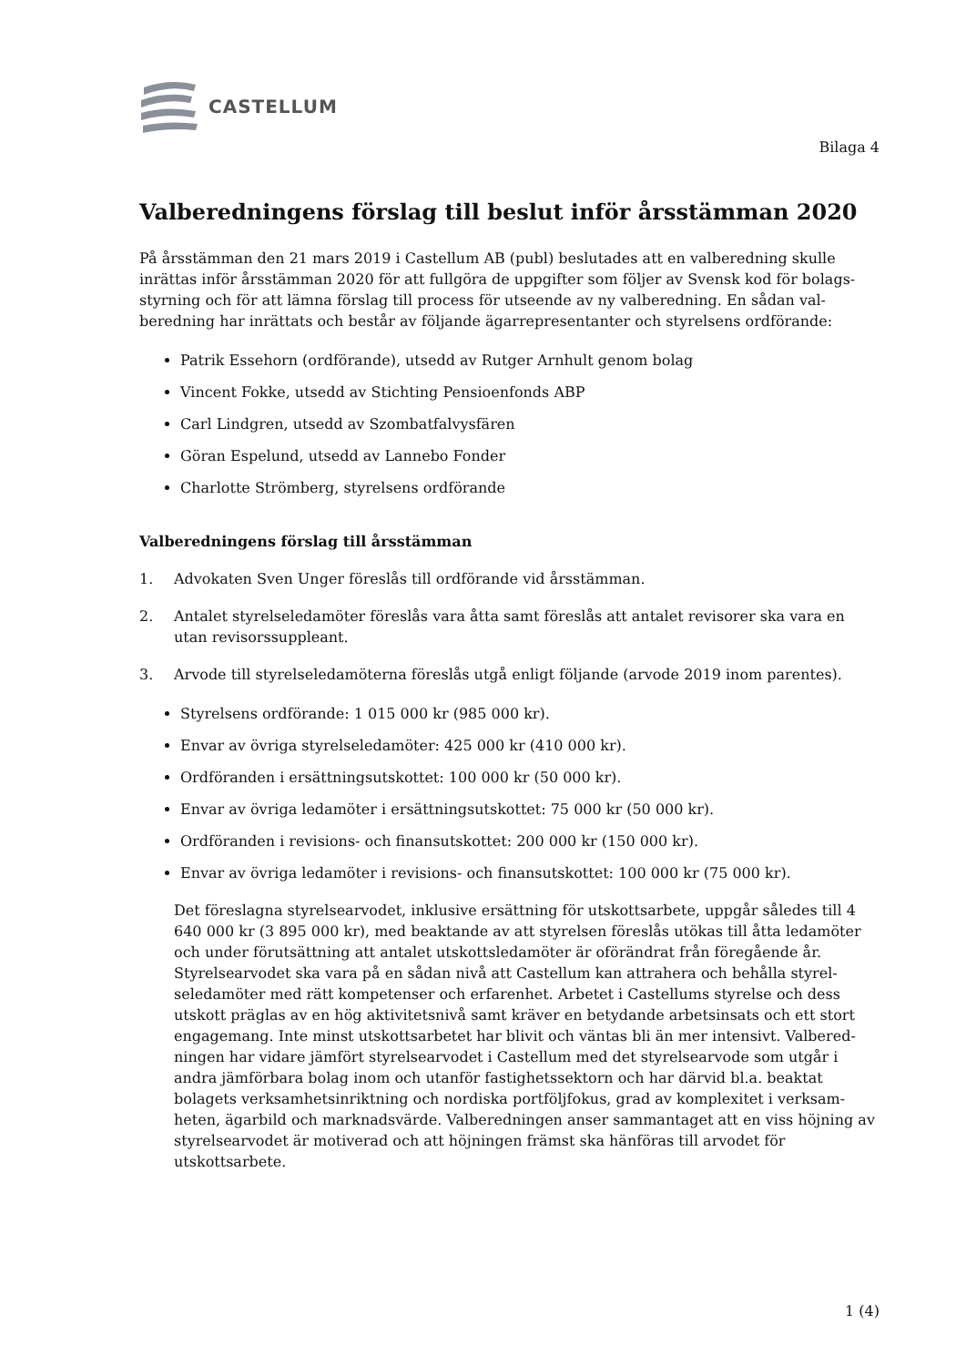CASTELLUM
Bilaga 4
Valberedningens förslag till beslut inför årsstämman 2020
På årsstämman den 21 mars 2019 i Castellum AB (publ) beslutades att en valberedning skulle inrättas inför årsstämman 2020 för att fullgöra de uppgifter som följer av Svensk kod för bolags­styrning och för att lämna förslag till process för utseende av ny valberedning. En sådan val­beredning har inrättats och består av följande ägarrepresentanter och styrelsens ordförande:
Patrik Essehorn (ordförande), utsedd av Rutger Arnhult genom bolag
Vincent Fokke, utsedd av Stichting Pensioenfonds ABP
Carl Lindgren, utsedd av Szombatfalvysfären
Göran Espelund, utsedd av Lannebo Fonder
Charlotte Strömberg, styrelsens ordförande
Valberedningens förslag till årsstämman
1. Advokaten Sven Unger föreslås till ordförande vid årsstämman.
2. Antalet styrelseledamöter föreslås vara åtta samt föreslås att antalet revisorer ska vara en utan revisorssuppleant.
3. Arvode till styrelseledamöterna föreslås utgå enligt följande (arvode 2019 inom parentes).
Styrelsens ordförande: 1 015 000 kr (985 000 kr).
Envar av övriga styrelseledamöter: 425 000 kr (410 000 kr).
Ordföranden i ersättningsutskottet: 100 000 kr (50 000 kr).
Envar av övriga ledamöter i ersättningsutskottet: 75 000 kr (50 000 kr).
Ordföranden i revisions- och finansutskottet: 200 000 kr (150 000 kr).
Envar av övriga ledamöter i revisions- och finansutskottet: 100 000 kr (75 000 kr).
Det föreslagna styrelsearvodet, inklusive ersättning för utskottsarbete, uppgår således till 4 640 000 kr (3 895 000 kr), med beaktande av att styrelsen föreslås utökas till åtta leda­möter och under förutsättning att antalet utskottsledamöter är oförändrat från föregående år. Styrelsearvodet ska vara på en sådan nivå att Castellum kan attrahera och behålla styrel­seledamöter med rätt kompetenser och erfarenhet. Arbetet i Castellums styrelse och dess utskott präglas av en hög aktivitetsnivå samt kräver en betydande arbetsinsats och ett stort engagemang. Inte minst utskottsarbetet har blivit och väntas bli än mer intensivt. Valbered­ningen har vidare jämfört styrelsearvodet i Castellum med det styrelsearvode som utgår i andra jämförbara bolag inom och utanför fastighetssektorn och har därvid bl.a. beaktat bolagets verksamhetsinriktning och nordiska portföljfokus, grad av komplexitet i verksam­heten, ägarbild och marknadsvärde. Valberedningen anser sammantaget att en viss höjning av styrelsearvodet är motiverad och att höjningen främst ska hänföras till arvodet för utskottsarbete.
1 (4)